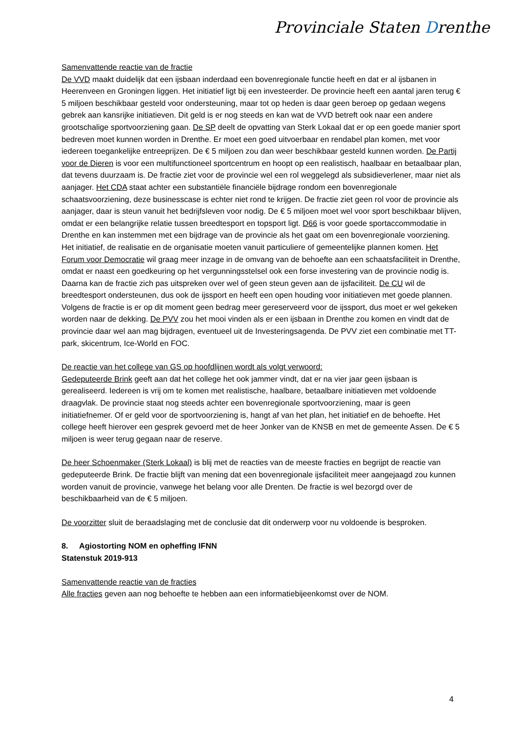Provinciale Staten Drenthe
Samenvattende reactie van de fractie
De VVD maakt duidelijk dat een ijsbaan inderdaad een bovenregionale functie heeft en dat er al ijsbanen in Heerenveen en Groningen liggen. Het initiatief ligt bij een investeerder. De provincie heeft een aantal jaren terug € 5 miljoen beschikbaar gesteld voor ondersteuning, maar tot op heden is daar geen beroep op gedaan wegens gebrek aan kansrijke initiatieven. Dit geld is er nog steeds en kan wat de VVD betreft ook naar een andere grootschalige sportvoorziening gaan. De SP deelt de opvatting van Sterk Lokaal dat er op een goede manier sport bedreven moet kunnen worden in Drenthe. Er moet een goed uitvoerbaar en rendabel plan komen, met voor iedereen toegankelijke entreeprijzen. De € 5 miljoen zou dan weer beschikbaar gesteld kunnen worden. De Partij voor de Dieren is voor een multifunctioneel sportcentrum en hoopt op een realistisch, haalbaar en betaalbaar plan, dat tevens duurzaam is. De fractie ziet voor de provincie wel een rol weggelegd als subsidieverlener, maar niet als aanjager. Het CDA staat achter een substantiële financiële bijdrage rondom een bovenregionale schaatsvoorziening, deze businesscase is echter niet rond te krijgen. De fractie ziet geen rol voor de provincie als aanjager, daar is steun vanuit het bedrijfsleven voor nodig. De € 5 miljoen moet wel voor sport beschikbaar blijven, omdat er een belangrijke relatie tussen breedtesport en topsport ligt. D66 is voor goede sportaccommodatie in Drenthe en kan instemmen met een bijdrage van de provincie als het gaat om een bovenregionale voorziening. Het initiatief, de realisatie en de organisatie moeten vanuit particuliere of gemeentelijke plannen komen. Het Forum voor Democratie wil graag meer inzage in de omvang van de behoefte aan een schaatsfaciliteit in Drenthe, omdat er naast een goedkeuring op het vergunningsstelsel ook een forse investering van de provincie nodig is. Daarna kan de fractie zich pas uitspreken over wel of geen steun geven aan de ijsfaciliteit. De CU wil de breedtesport ondersteunen, dus ook de ijssport en heeft een open houding voor initiatieven met goede plannen. Volgens de fractie is er op dit moment geen bedrag meer gereserveerd voor de ijssport, dus moet er wel gekeken worden naar de dekking. De PVV zou het mooi vinden als er een ijsbaan in Drenthe zou komen en vindt dat de provincie daar wel aan mag bijdragen, eventueel uit de Investeringsagenda. De PVV ziet een combinatie met TT-park, skicentrum, Ice-World en FOC.
De reactie van het college van GS op hoofdlijnen wordt als volgt verwoord:
Gedeputeerde Brink geeft aan dat het college het ook jammer vindt, dat er na vier jaar geen ijsbaan is gerealiseerd. Iedereen is vrij om te komen met realistische, haalbare, betaalbare initiatieven met voldoende draagvlak. De provincie staat nog steeds achter een bovenregionale sportvoorziening, maar is geen initiatiefnemer. Of er geld voor de sportvoorziening is, hangt af van het plan, het initiatief en de behoefte. Het college heeft hierover een gesprek gevoerd met de heer Jonker van de KNSB en met de gemeente Assen. De € 5 miljoen is weer terug gegaan naar de reserve.
De heer Schoenmaker (Sterk Lokaal) is blij met de reacties van de meeste fracties en begrijpt de reactie van gedeputeerde Brink. De fractie blijft van mening dat een bovenregionale ijsfaciliteit meer aangejaagd zou kunnen worden vanuit de provincie, vanwege het belang voor alle Drenten. De fractie is wel bezorgd over de beschikbaarheid van de € 5 miljoen.
De voorzitter sluit de beraadslaging met de conclusie dat dit onderwerp voor nu voldoende is besproken.
8. Agiostorting NOM en opheffing IFNN
Statenstuk 2019-913
Samenvattende reactie van de fracties
Alle fracties geven aan nog behoefte te hebben aan een informatiebijeenkomst over de NOM.
4